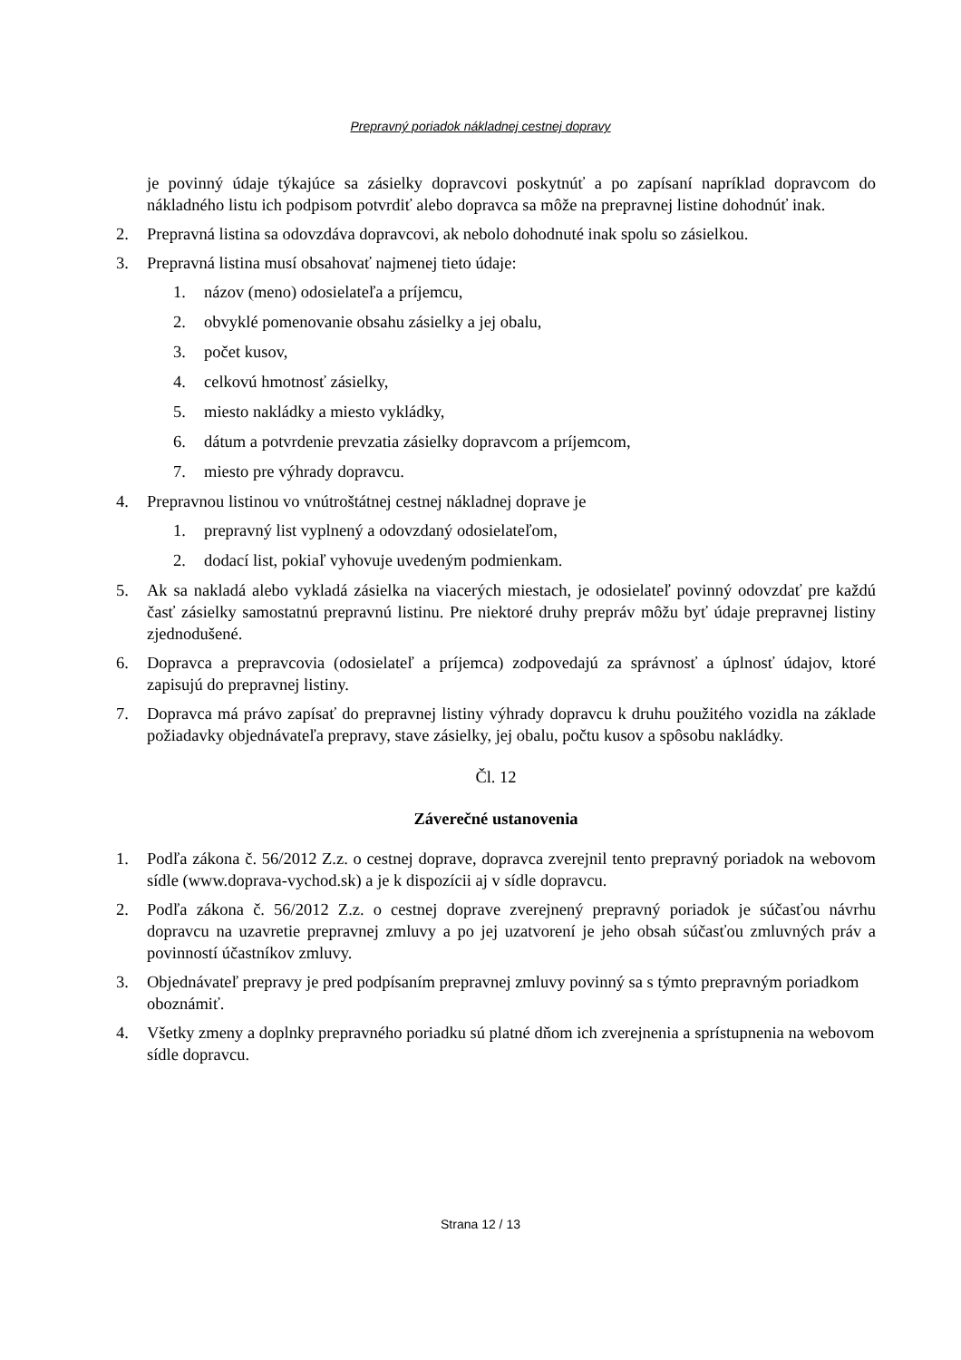Prepravný poriadok nákladnej cestnej dopravy
je povinný údaje týkajúce sa zásielky dopravcovi poskytnúť a po zapísaní napríklad dopravcom do nákladného listu ich podpisom potvrdiť alebo dopravca sa môže na prepravnej listine dohodnúť inak.
2. Prepravná listina sa odovzdáva dopravcovi, ak nebolo dohodnuté inak spolu so zásielkou.
3. Prepravná listina musí obsahovať najmenej tieto údaje:
1. názov (meno) odosielateľa a príjemcu,
2. obvyklé pomenovanie obsahu zásielky a jej obalu,
3. počet kusov,
4. celkovú hmotnosť zásielky,
5. miesto nakládky a miesto vykládky,
6. dátum a potvrdenie prevzatia zásielky dopravcom a príjemcom,
7. miesto pre výhrady dopravcu.
4. Prepravnou listinou vo vnútroštátnej cestnej nákladnej doprave je
1. prepravný list vyplnený a odovzdaný odosielateľom,
2. dodací list, pokiaľ vyhovuje uvedeným podmienkam.
5. Ak sa nakladá alebo vykladá zásielka na viacerých miestach, je odosielateľ povinný odovzdať pre každú časť zásielky samostatnú prepravnú listinu. Pre niektoré druhy prepráv môžu byť údaje prepravnej listiny zjednodušené.
6. Dopravca a prepravcovia (odosielateľ a príjemca) zodpovedajú za správnosť a úplnosť údajov, ktoré zapisujú do prepravnej listiny.
7. Dopravca má právo zapísať do prepravnej listiny výhrady dopravcu k druhu použitého vozidla na základe požiadavky objednávateľa prepravy, stave zásielky, jej obalu, počtu kusov a spôsobu nakládky.
Čl. 12
Záverečné ustanovenia
1. Podľa zákona č. 56/2012 Z.z. o cestnej doprave, dopravca zverejnil tento prepravný poriadok na webovom sídle (www.doprava-vychod.sk) a je k dispozícii aj v sídle dopravcu.
2. Podľa zákona č. 56/2012 Z.z. o cestnej doprave zverejnený prepravný poriadok je súčasťou návrhu dopravcu na uzavretie prepravnej zmluvy a po jej uzatvorení je jeho obsah súčasťou zmluvných práv a povinností účastníkov zmluvy.
3. Objednávateľ prepravy je pred podpísaním prepravnej zmluvy povinný sa s týmto prepravným poriadkom oboznámiť.
4. Všetky zmeny a doplnky prepravného poriadku sú platné dňom ich zverejnenia a sprístupnenia na webovom sídle dopravcu.
Strana 12 / 13